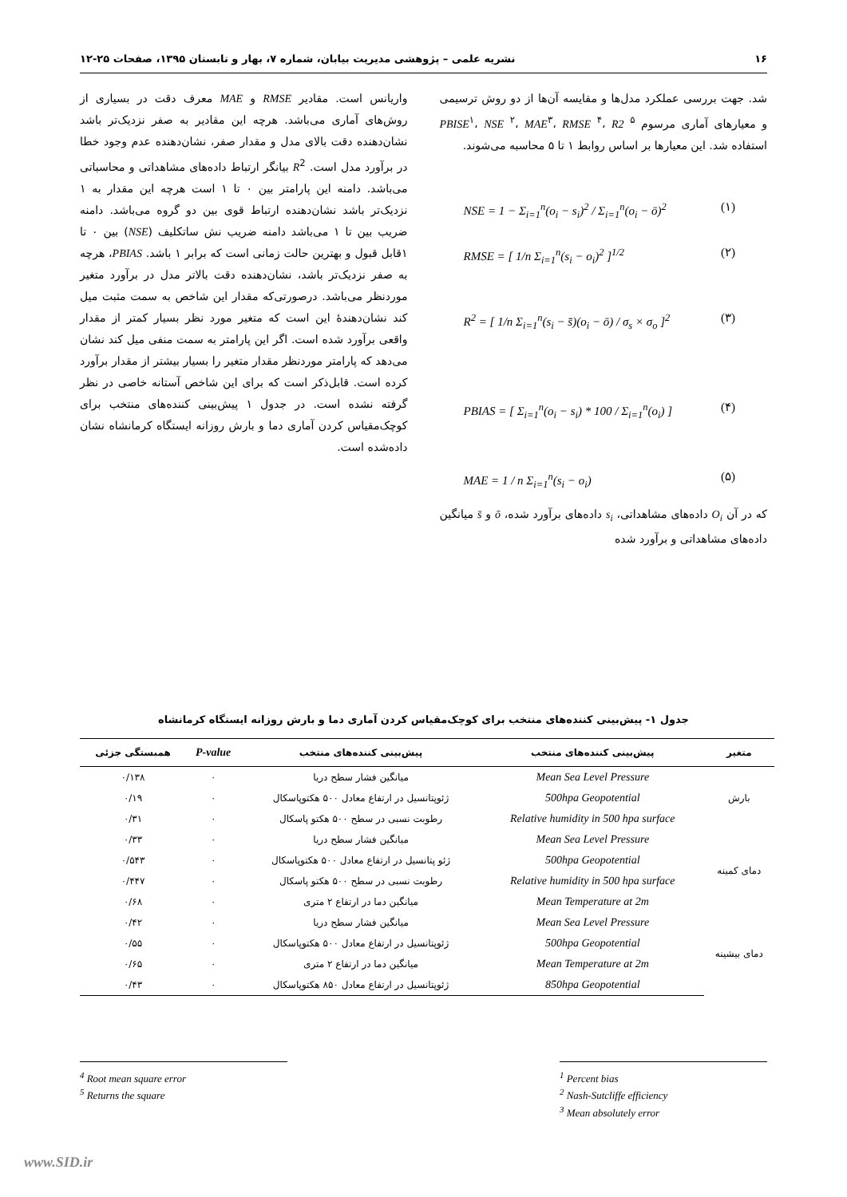۱۶ نشریه علمی – پژوهشی مدیریت بیابان، شماره ۷، بهار و تابستان ۱۳۹۵، صفحات ۲۵-۱۲
شد. جهت بررسی عملکرد مدل‌ها و مقایسه آن‌ها از دو روش ترسیمی و معیارهای آماری مرسوم PBISE<sup>۱</sup>، NSE <sup>۲</sup>، MAE<sup>۳</sup>، RMSE <sup>۴</sup>، R2 <sup>۵</sup> استفاده شد. این معیارها بر اساس روابط ۱ تا ۵ محاسبه می‌شوند.
NSE = 1 − Σ<sub>i=1</sub><sup>n</sup>(o<sub>i</sub> − s<sub>i</sub>)<sup>2</sup> / Σ<sub>i=1</sub><sup>n</sup>(o<sub>i</sub> − ō)<sup>2</sup> (۱)
RMSE = [ 1/n Σ<sub>i=1</sub><sup>n</sup>(s<sub>i</sub> − o<sub>i</sub>)<sup>2</sup> ]<sup>1/2</sup> (۲)
R<sup>2</sup> = [ 1/n Σ<sub>i=1</sub><sup>n</sup>(s<sub>i</sub> − s̄)(o<sub>i</sub> − ō) / σ<sub>s</sub> × σ<sub>o</sub> ]<sup>2</sup> (۳)
PBIAS = [ Σ<sub>i=1</sub><sup>n</sup>(o<sub>i</sub> − s<sub>i</sub>) * 100 / Σ<sub>i=1</sub><sup>n</sup>(o<sub>i</sub>) ] (۴)
MAE = 1 / n Σ<sub>i=1</sub><sup>n</sup>(s<sub>i</sub> − o<sub>i</sub>) (۵)
که در آن O<sub>i</sub> داده‌های مشاهداتی، s<sub>i</sub> داده‌های برآورد شده، ō و s̄ میانگین داده‌های مشاهداتی و برآورد شده
واریانس است. مقادیر RMSE و MAE معرف دقت در بسیاری از روش‌های آماری می‌باشد. هرچه این مقادیر به صفر نزدیک‌تر باشد نشان‌دهنده دقت بالای مدل و مقدار صفر، نشان‌دهنده عدم وجود خطا در برآورد مدل است. R<sup>2</sup> بیانگر ارتباط داده‌های مشاهداتی و محاسباتی می‌باشد. دامنه این پارامتر بین ۰ تا ۱ است هرچه این مقدار به ۱ نزدیک‌تر باشد نشان‌دهنده ارتباط قوی بین دو گروه می‌باشد. دامنه ضریب بین تا ۱ می‌باشد دامنه ضریب نش ساتکلیف (NSE) بین ۰ تا ۱قابل قبول و بهترین حالت زمانی است که برابر ۱ باشد. PBIAS، هرچه به صفر نزدیک‌تر باشد، نشان‌دهنده دقت بالاتر مدل در برآورد متغیر موردنظر می‌باشد. درصورتی‌که مقدار این شاخص به سمت مثبت میل کند نشان‌دهندهٔ این است که متغیر مورد نظر بسیار کمتر از مقدار واقعی برآورد شده است. اگر این پارامتر به سمت منفی میل کند نشان می‌دهد که پارامتر موردنظر مقدار متغیر را بسیار بیشتر از مقدار برآورد کرده است. قابل‌ذکر است که برای این شاخص آستانه خاصی در نظر گرفته نشده است. در جدول ۱ پیش‌بینی کننده‌های منتخب برای کوچک‌مقیاس کردن آماری دما و بارش روزانه ایستگاه کرمانشاه نشان داده‌شده است.
جدول ۱- پیش‌بینی کننده‌های منتخب برای کوچک‌مقیاس کردن آماری دما و بارش روزانه ایستگاه کرمانشاه
| متغیر | پیش‌بینی کننده‌های منتخب | پیش‌بینی کننده‌های منتخب | P-value | همبستگی جزئی |
| --- | --- | --- | --- | --- |
| بارش | Mean Sea Level Pressure | میانگین فشار سطح دریا | ۰ | ۰/۱۳۸ |
| | 500hpa Geopotential | ژئوپتانسیل در ارتفاع معادل ۵۰۰ هکتوپاسکال | ۰ | ۰/۱۹ |
| | Relative humidity in 500 hpa surface | رطوبت نسبی در سطح ۵۰۰ هکتو پاسکال | ۰ | ۰/۳۱ |
| دمای کمینه | Mean Sea Level Pressure | میانگین فشار سطح دریا | ۰ | ۰/۳۳ |
| | 500hpa Geopotential | ژئو پتانسیل در ارتفاع معادل ۵۰۰ هکتوپاسکال | ۰ | ۰/۵۴۳ |
| | Relative humidity in 500 hpa surface | رطوبت نسبی در سطح ۵۰۰ هکتو پاسکال | ۰ | ۰/۴۴۷ |
| | Mean Temperature at 2m | میانگین دما در ارتفاع ۲ متری | ۰ | ۰/۶۸ |
| دمای بیشینه | Mean Sea Level Pressure | میانگین فشار سطح دریا | ۰ | ۰/۴۲ |
| | 500hpa Geopotential | ژئوپتانسیل در ارتفاع معادل ۵۰۰ هکتوپاسکال | ۰ | ۰/۵۵ |
| | Mean Temperature at 2m | میانگین دما در ارتفاع ۲ متری | ۰ | ۰/۶۵ |
| | 850hpa Geopotential | ژئوپتانسیل در ارتفاع معادل ۸۵۰ هکتوپاسکال | ۰ | ۰/۴۳ |
<sup>1</sup> Percent bias
<sup>2</sup> Nash-Sutcliffe efficiency
<sup>3</sup> Mean absolutely error
<sup>4</sup> Root mean square error
<sup>5</sup> Returns the square
www.SID.ir